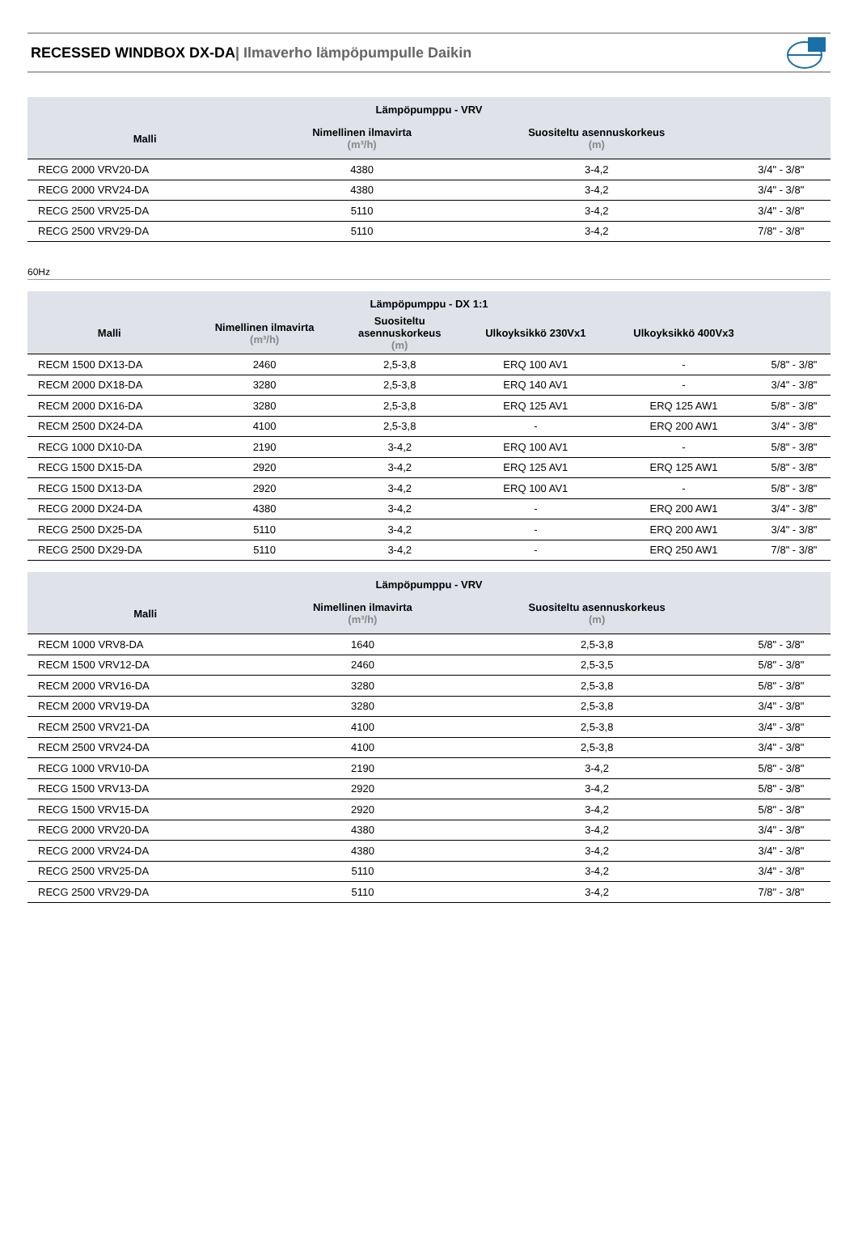RECESSED WINDBOX DX-DA| Ilmaverho lämpöpumpulle Daikin
| Lämpöpumppu - VRV | | | |
| --- | --- | --- | --- |
| Malli | Nimellinen ilmavirta (m³/h) | Suositeltu asennuskorkeus (m) | |
| RECG 2000 VRV20-DA | 4380 | 3-4,2 | 3/4" - 3/8" |
| RECG 2000 VRV24-DA | 4380 | 3-4,2 | 3/4" - 3/8" |
| RECG 2500 VRV25-DA | 5110 | 3-4,2 | 3/4" - 3/8" |
| RECG 2500 VRV29-DA | 5110 | 3-4,2 | 7/8" - 3/8" |
60Hz
| Lämpöpumppu - DX 1:1 | | | | | |
| --- | --- | --- | --- | --- | --- |
| Malli | Nimellinen ilmavirta (m³/h) | Suositeltu asennuskorkeus (m) | Ulkoyksikkö 230Vx1 | Ulkoyksikkö 400Vx3 | |
| RECM 1500 DX13-DA | 2460 | 2,5-3,8 | ERQ 100 AV1 | - | 5/8" - 3/8" |
| RECM 2000 DX18-DA | 3280 | 2,5-3,8 | ERQ 140 AV1 | - | 3/4" - 3/8" |
| RECM 2000 DX16-DA | 3280 | 2,5-3,8 | ERQ 125 AV1 | ERQ 125 AW1 | 5/8" - 3/8" |
| RECM 2500 DX24-DA | 4100 | 2,5-3,8 | - | ERQ 200 AW1 | 3/4" - 3/8" |
| RECG 1000 DX10-DA | 2190 | 3-4,2 | ERQ 100 AV1 | - | 5/8" - 3/8" |
| RECG 1500 DX15-DA | 2920 | 3-4,2 | ERQ 125 AV1 | ERQ 125 AW1 | 5/8" - 3/8" |
| RECG 1500 DX13-DA | 2920 | 3-4,2 | ERQ 100 AV1 | - | 5/8" - 3/8" |
| RECG 2000 DX24-DA | 4380 | 3-4,2 | - | ERQ 200 AW1 | 3/4" - 3/8" |
| RECG 2500 DX25-DA | 5110 | 3-4,2 | - | ERQ 200 AW1 | 3/4" - 3/8" |
| RECG 2500 DX29-DA | 5110 | 3-4,2 | - | ERQ 250 AW1 | 7/8" - 3/8" |
| Lämpöpumppu - VRV | | | |
| --- | --- | --- | --- |
| Malli | Nimellinen ilmavirta (m³/h) | Suositeltu asennuskorkeus (m) | |
| RECM 1000 VRV8-DA | 1640 | 2,5-3,8 | 5/8" - 3/8" |
| RECM 1500 VRV12-DA | 2460 | 2,5-3,5 | 5/8" - 3/8" |
| RECM 2000 VRV16-DA | 3280 | 2,5-3,8 | 5/8" - 3/8" |
| RECM 2000 VRV19-DA | 3280 | 2,5-3,8 | 3/4" - 3/8" |
| RECM 2500 VRV21-DA | 4100 | 2,5-3,8 | 3/4" - 3/8" |
| RECM 2500 VRV24-DA | 4100 | 2,5-3,8 | 3/4" - 3/8" |
| RECG 1000 VRV10-DA | 2190 | 3-4,2 | 5/8" - 3/8" |
| RECG 1500 VRV13-DA | 2920 | 3-4,2 | 5/8" - 3/8" |
| RECG 1500 VRV15-DA | 2920 | 3-4,2 | 5/8" - 3/8" |
| RECG 2000 VRV20-DA | 4380 | 3-4,2 | 3/4" - 3/8" |
| RECG 2000 VRV24-DA | 4380 | 3-4,2 | 3/4" - 3/8" |
| RECG 2500 VRV25-DA | 5110 | 3-4,2 | 3/4" - 3/8" |
| RECG 2500 VRV29-DA | 5110 | 3-4,2 | 7/8" - 3/8" |